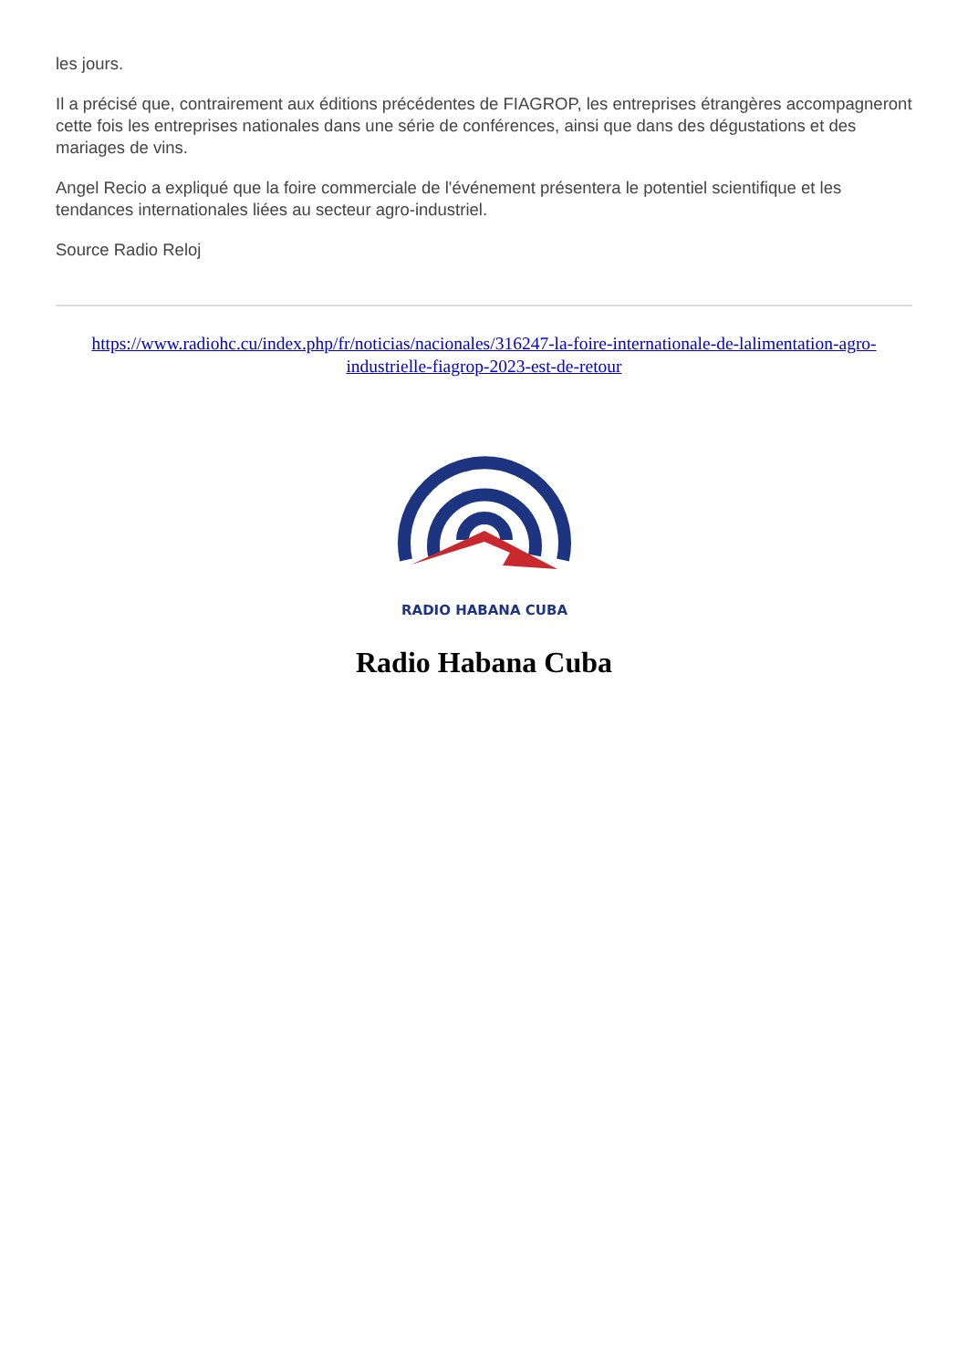les jours.
Il a précisé que, contrairement aux éditions précédentes de FIAGROP, les entreprises étrangères accompagneront cette fois les entreprises nationales dans une série de conférences, ainsi que dans des dégustations et des mariages de vins.
Angel Recio a expliqué que la foire commerciale de l'événement présentera le potentiel scientifique et les tendances internationales liées au secteur agro-industriel.
Source Radio Reloj
https://www.radiohc.cu/index.php/fr/noticias/nacionales/316247-la-foire-internationale-de-lalimentation-agro-industrielle-fiagrop-2023-est-de-retour
RADIO HABANA CUBA
Radio Habana Cuba